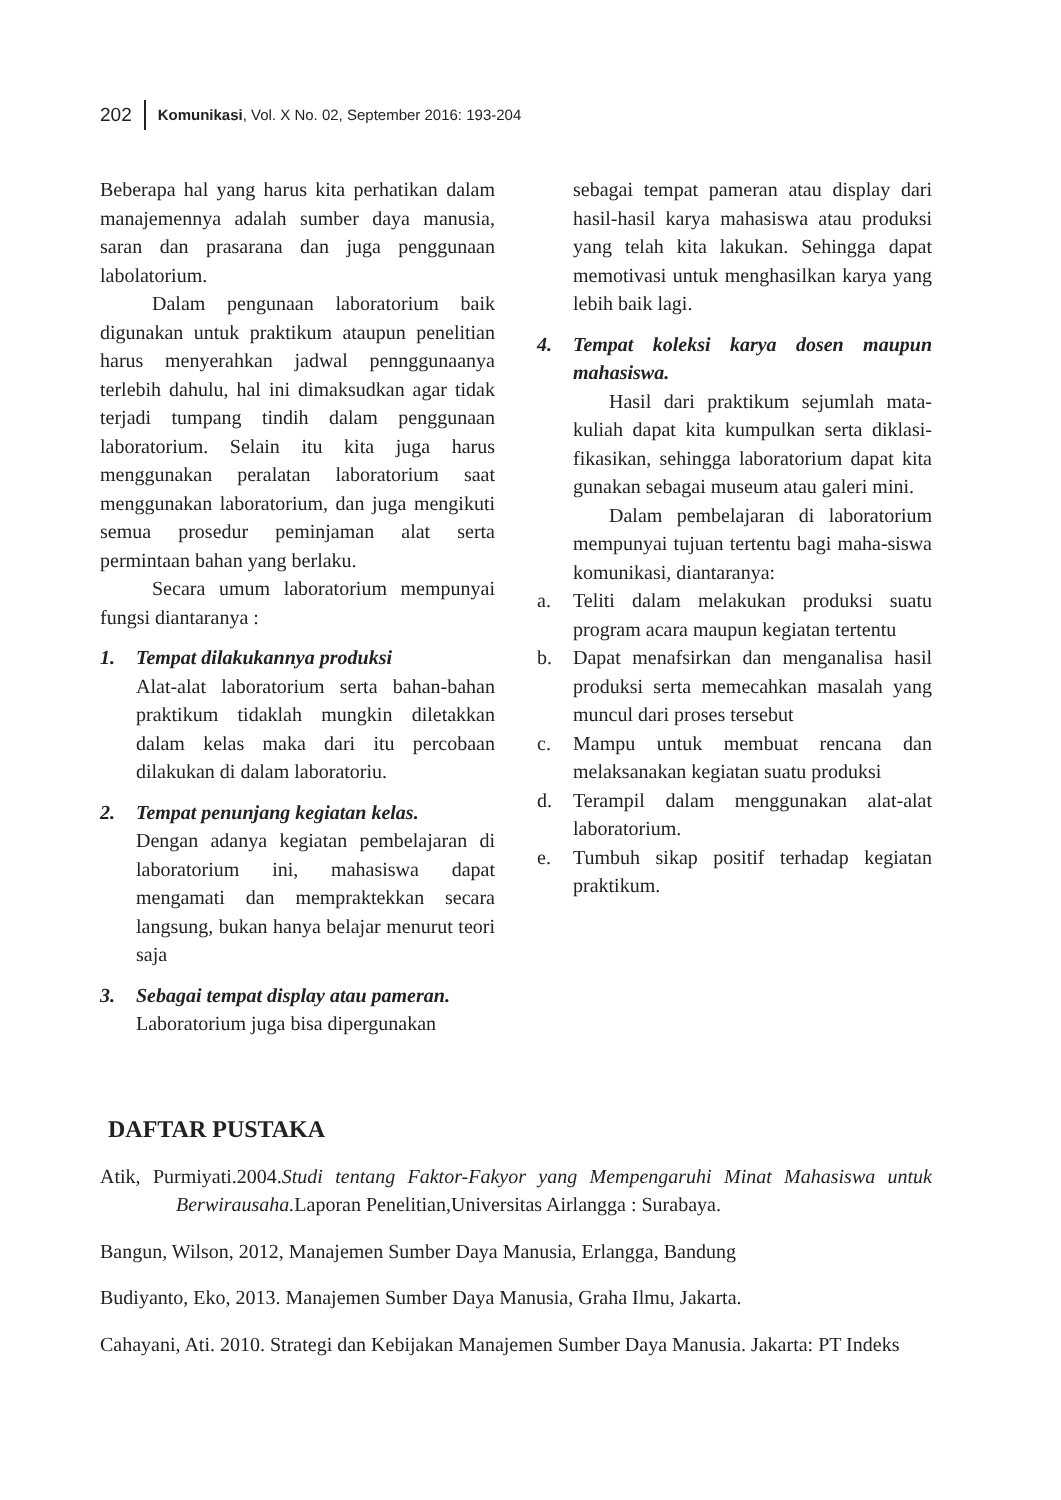202 Komunikasi, Vol. X No. 02, September 2016: 193-204
Beberapa hal yang harus kita perhatikan dalam manajemennya adalah sumber daya manusia, saran dan prasarana dan juga penggunaan labolatorium.
Dalam pengunaan laboratorium baik digunakan untuk praktikum ataupun penelitian harus menyerahkan jadwal pennggunaanya terlebih dahulu, hal ini dimaksudkan agar tidak terjadi tumpang tindih dalam penggunaan laboratorium. Selain itu kita juga harus menggunakan peralatan laboratorium saat menggunakan laboratorium, dan juga mengikuti semua prosedur peminjaman alat serta permintaan bahan yang berlaku.
Secara umum laboratorium mempunyai fungsi diantaranya :
1. Tempat dilakukannya produksi
Alat-alat laboratorium serta bahan-bahan praktikum tidaklah mungkin diletakkan dalam kelas maka dari itu percobaan dilakukan di dalam laboratoriu.
2. Tempat penunjang kegiatan kelas.
Dengan adanya kegiatan pembelajaran di laboratorium ini, mahasiswa dapat mengamati dan mempraktekkan secara langsung, bukan hanya belajar menurut teori saja
3. Sebagai tempat display atau pameran.
Laboratorium juga bisa dipergunakan
sebagai tempat pameran atau display dari hasil-hasil karya mahasiswa atau produksi yang telah kita lakukan. Sehingga dapat memotivasi untuk menghasilkan karya yang lebih baik lagi.
4. Tempat koleksi karya dosen maupun mahasiswa.
Hasil dari praktikum sejumlah mata-kuliah dapat kita kumpulkan serta diklasi-fikasikan, sehingga laboratorium dapat kita gunakan sebagai museum atau galeri mini.
Dalam pembelajaran di laboratorium mempunyai tujuan tertentu bagi maha-siswa komunikasi, diantaranya:
a. Teliti dalam melakukan produksi suatu program acara maupun kegiatan tertentu
b. Dapat menafsirkan dan menganalisa hasil produksi serta memecahkan masalah yang muncul dari proses tersebut
c. Mampu untuk membuat rencana dan melaksanakan kegiatan suatu produksi
d. Terampil dalam menggunakan alat-alat laboratorium.
e. Tumbuh sikap positif terhadap kegiatan praktikum.
DAFTAR PUSTAKA
Atik, Purmiyati.2004.Studi tentang Faktor-Fakyor yang Mempengaruhi Minat Mahasiswa untuk Berwirausaha. Laporan Penelitian,Universitas Airlangga : Surabaya.
Bangun, Wilson, 2012, Manajemen Sumber Daya Manusia, Erlangga, Bandung
Budiyanto, Eko, 2013. Manajemen Sumber Daya Manusia, Graha Ilmu, Jakarta.
Cahayani, Ati. 2010. Strategi dan Kebijakan Manajemen Sumber Daya Manusia. Jakarta: PT Indeks